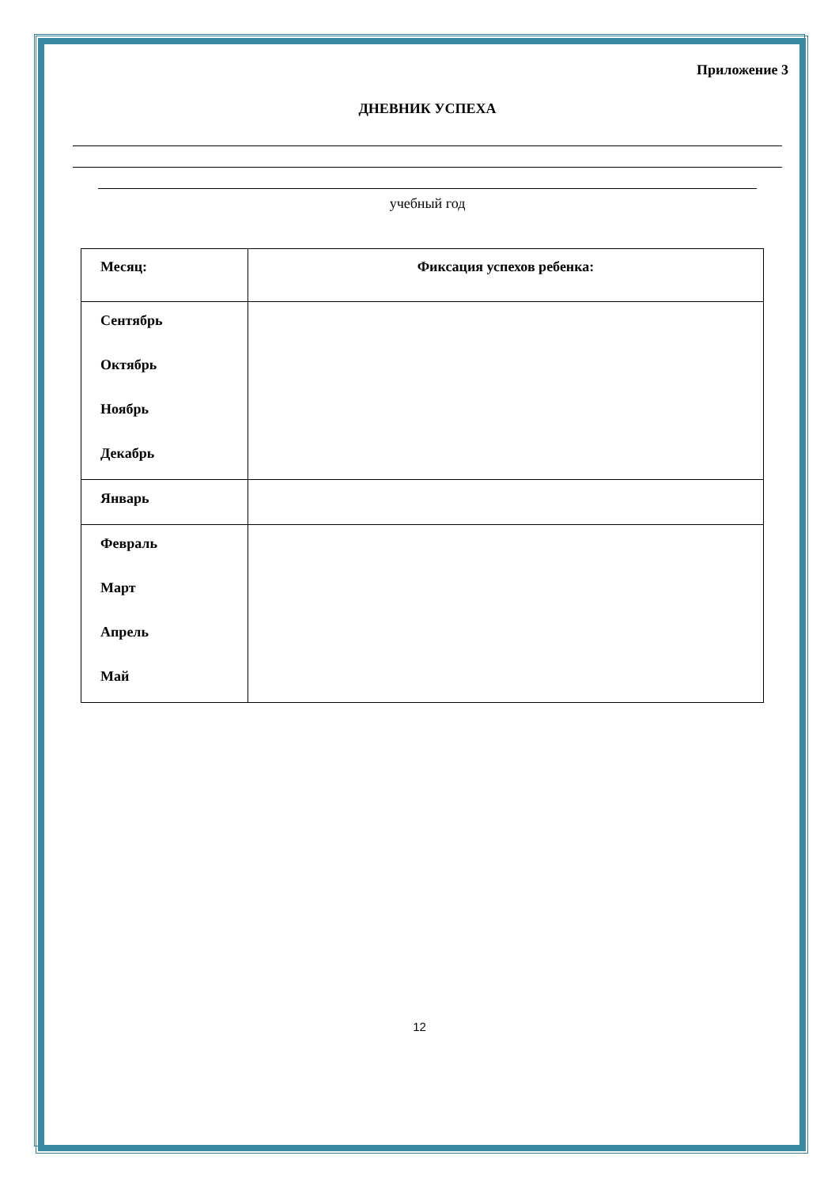Приложение 3
ДНЕВНИК УСПЕХА
учебный год
| Месяц: | Фиксация успехов ребенка: |
| --- | --- |
| Сентябрь Октябрь Ноябрь Декабрь | |
| Январь | |
| Февраль Март Апрель Май | |
12